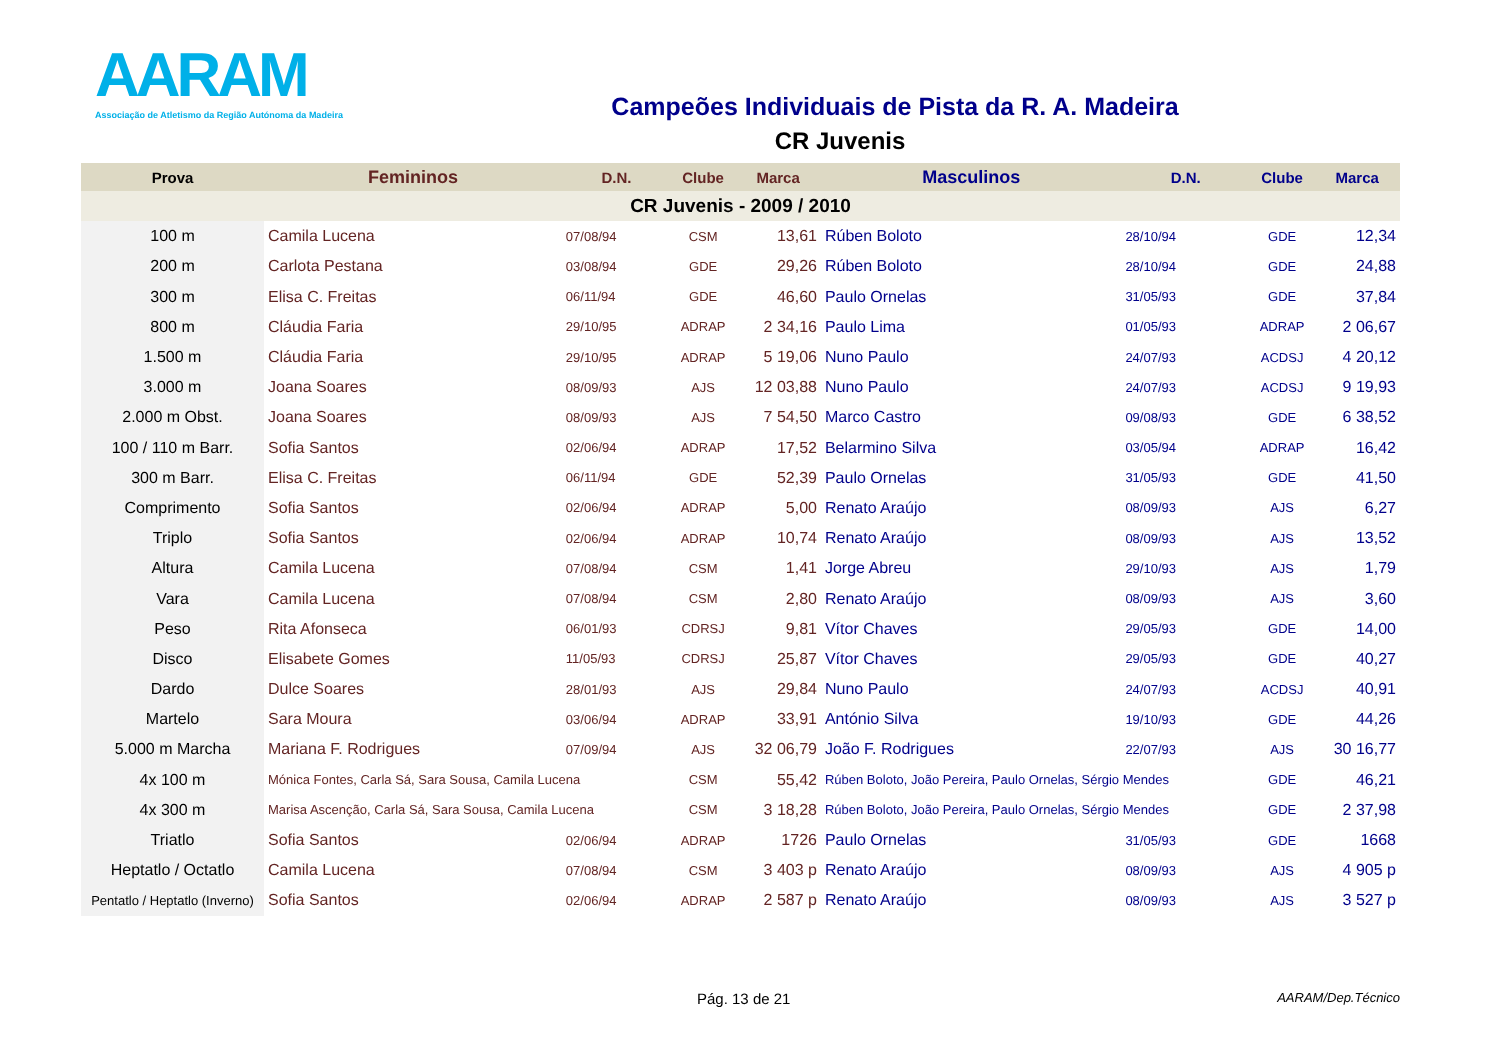AARAM
Associação de Atletismo da Região Autónoma da Madeira
Campeões Individuais de Pista da R. A. Madeira
CR Juvenis
| Prova | Femininos | D.N. | Clube | Marca | Masculinos | D.N. | Clube | Marca |
| --- | --- | --- | --- | --- | --- | --- | --- | --- |
| CR Juvenis - 2009 / 2010 | | | | | | | | |
| 100 m | Camila Lucena | 07/08/94 | CSM | 13,61 | Rúben Boloto | 28/10/94 | GDE | 12,34 |
| 200 m | Carlota Pestana | 03/08/94 | GDE | 29,26 | Rúben Boloto | 28/10/94 | GDE | 24,88 |
| 300 m | Elisa C. Freitas | 06/11/94 | GDE | 46,60 | Paulo Ornelas | 31/05/93 | GDE | 37,84 |
| 800 m | Cláudia Faria | 29/10/95 | ADRAP | 2 34,16 | Paulo Lima | 01/05/93 | ADRAP | 2 06,67 |
| 1.500 m | Cláudia Faria | 29/10/95 | ADRAP | 5 19,06 | Nuno Paulo | 24/07/93 | ACDSJ | 4 20,12 |
| 3.000 m | Joana Soares | 08/09/93 | AJS | 12 03,88 | Nuno Paulo | 24/07/93 | ACDSJ | 9 19,93 |
| 2.000 m Obst. | Joana Soares | 08/09/93 | AJS | 7 54,50 | Marco Castro | 09/08/93 | GDE | 6 38,52 |
| 100 / 110 m Barr. | Sofia Santos | 02/06/94 | ADRAP | 17,52 | Belarmino Silva | 03/05/94 | ADRAP | 16,42 |
| 300 m Barr. | Elisa C. Freitas | 06/11/94 | GDE | 52,39 | Paulo Ornelas | 31/05/93 | GDE | 41,50 |
| Comprimento | Sofia Santos | 02/06/94 | ADRAP | 5,00 | Renato Araújo | 08/09/93 | AJS | 6,27 |
| Triplo | Sofia Santos | 02/06/94 | ADRAP | 10,74 | Renato Araújo | 08/09/93 | AJS | 13,52 |
| Altura | Camila Lucena | 07/08/94 | CSM | 1,41 | Jorge Abreu | 29/10/93 | AJS | 1,79 |
| Vara | Camila Lucena | 07/08/94 | CSM | 2,80 | Renato Araújo | 08/09/93 | AJS | 3,60 |
| Peso | Rita Afonseca | 06/01/93 | CDRSJ | 9,81 | Vítor Chaves | 29/05/93 | GDE | 14,00 |
| Disco | Elisabete Gomes | 11/05/93 | CDRSJ | 25,87 | Vítor Chaves | 29/05/93 | GDE | 40,27 |
| Dardo | Dulce Soares | 28/01/93 | AJS | 29,84 | Nuno Paulo | 24/07/93 | ACDSJ | 40,91 |
| Martelo | Sara Moura | 03/06/94 | ADRAP | 33,91 | António Silva | 19/10/93 | GDE | 44,26 |
| 5.000 m Marcha | Mariana F. Rodrigues | 07/09/94 | AJS | 32 06,79 | João F. Rodrigues | 22/07/93 | AJS | 30 16,77 |
| 4x 100 m | Mónica Fontes, Carla Sá, Sara Sousa, Camila Lucena | | CSM | 55,42 | Rúben Boloto, João Pereira, Paulo Ornelas, Sérgio Mendes | | GDE | 46,21 |
| 4x 300 m | Marisa Ascenção, Carla Sá, Sara Sousa, Camila Lucena | | CSM | 3 18,28 | Rúben Boloto, João Pereira, Paulo Ornelas, Sérgio Mendes | | GDE | 2 37,98 |
| Triatlo | Sofia Santos | 02/06/94 | ADRAP | 1726 | Paulo Ornelas | 31/05/93 | GDE | 1668 |
| Heptatlo / Octatlo | Camila Lucena | 07/08/94 | CSM | 3 403 p | Renato Araújo | 08/09/93 | AJS | 4 905 p |
| Pentatlo / Heptatlo (Inverno) | Sofia Santos | 02/06/94 | ADRAP | 2 587 p | Renato Araújo | 08/09/93 | AJS | 3 527 p |
Pág. 13 de 21 AARAM/Dep.Técnico